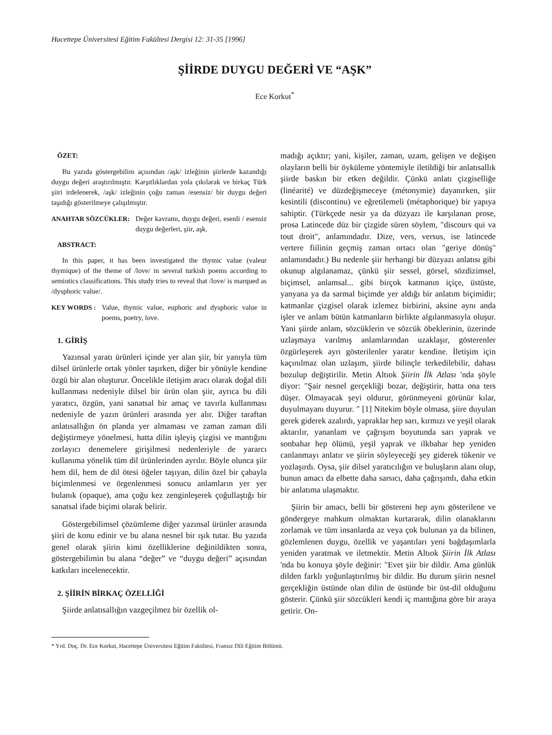Hacettepe Üniversitesi Eğitim Fakültesi Dergisi 12: 31-35 [1996]
ŞİİRDE DUYGU DEĞERİ VE “AŞK”
Ece Korkut<sup>*</sup>
ÖZET:
Bu yazıda göstergebilim açısından /aşk/ izleğinin şiirlerde kazandığı duygu değeri araştırılmıştır. Karşıtlıklardan yola çıkılarak ve birkaç Türk şiiri irdelenerek, /aşk/ izleğinin çoğu zaman /esensiz/ bir duygu değeri taşıdığı gösterilmeye çalışılmıştır.
ANAHTAR SÖZCÜKLER: Değer kavramı, duygu değeri, esenli / esensiz duygu değerleri, şiir, aşk.
ABSTRACT:
In this paper, it has been investigated the thymic value (valeur thymique) of the theme of /love/ in several turkish poems according to semiotics classifications. This study tries to reveal that /love/ is marqued as /dysphoric value/.
KEY WORDS : Value, thymic value, euphoric and dysphoric value in poems, poetry, love.
1. GİRİŞ
Yazınsal yaratı ürünleri içinde yer alan şiir, bir yanıyla tüm dilsel ürünlerle ortak yönler taşırken, diğer bir yönüyle kendine özgü bir alan oluşturur. Öncelikle iletişim aracı olarak doğal dili kullanması nedeniyle dilsel bir ürün olan şiir, ayrıca bu dili yaratıcı, özgün, yani sanatsal bir amaç ve tavırla kullanması nedeniyle de yazın ürünleri arasında yer alır. Diğer taraftan anlatısallığın ön planda yer almaması ve zaman zaman dili değiştirmeye yönelmesi, hatta dilin işleyiş çizgisi ve mantığını zorlayıcı denemelere girişilmesi nedenleriyle de yararcı kullanıma yönelik tüm dil ürünlerinden ayrılır. Böyle olunca şiir hem dil, hem de dil ötesi öğeler taşıyan, dilin özel bir çabayla biçimlenmesi ve örgenlenmesi sonucu anlamların yer yer bulanık (opaque), ama çoğu kez zenginleşerek çoğullaştığı bir sanatsal ifade biçimi olarak belirir.
Göstergebilimsel çözümleme diğer yazınsal ürünler arasında şiiri de konu edinir ve bu alana nesnel bir ışık tutar. Bu yazıda genel olarak şiirin kimi özelliklerine değinildikten sonra, göstergebilimin bu alana “değer” ve “duygu değeri” açısından katkıları incelenecektir.
2. ŞİİRİN BİRKAÇ ÖZELLİĞİ
Şiirde anlatısallığın vazgeçilmez bir özellik ol-
madığı açıktır; yani, kişiler, zaman, uzam, gelişen ve değişen olayların belli bir öyküleme yöntemiyle iletildiği bir anlatısallık şiirde baskın bir etken değildir. Çünkü anlatı çizgiselliğe (linéarité) ve düzdeğişmeceye (métonymie) dayanırken, şiir kesintili (discontinu) ve eğretilemeli (métaphorique) bir yapıya sahiptir. (Türkçede nesir ya da düzyazı ile karşılanan prose, prosa Latincede düz bir çizgide süren söylem, "discours qui va tout droit", anlamındadır. Dize, vers, versus, ise latincede vertere fiilinin geçmiş zaman ortacı olan "geriye dönüş" anlamındadır.) Bu nedenle şiir herhangi bir düzyazı anlatısı gibi okunup algılanamaz, çünkü şiir sessel, görsel, sözdizimsel, biçimsel, anlamsal... gibi birçok katmanın içiçe, üstüste, yanyana ya da sarmal biçimde yer aldığı bir anlatım biçimidir; katmanlar çizgisel olarak izlemez birbirini, aksine aynı anda işler ve anlam bütün katmanların birlikte algılanmasıyla oluşur. Yani şiirde anlam, sözcüklerin ve sözcük öbeklerinin, üzerinde uzlaşmaya varılmış anlamlarından uzaklaşır, gösterenler özgürleşerek ayrı gösterilenler yaratır kendine. İletişim için kaçınılmaz olan uzlaşım, şiirde bilinçle terkedilebilir, dahası bozulup değiştirilir. Metin Altıok Şiirin İlk Atlası 'nda şöyle diyor: "Şair nesnel gerçekliği bozar, değiştirir, hatta ona ters düşer. Olmayacak şeyi oldurur, görünmeyeni görünür kılar, duyulmayanı duyurur. " [1] Nitekim böyle olmasa, şiire duyulan gerek giderek azalırdı, yapraklar hep sarı, kırmızı ve yeşil olarak aktarılır, yananlam ve çağrışım boyutunda sarı yaprak ve sonbahar hep ölümü, yeşil yaprak ve ilkbahar hep yeniden canlanmayı anlatır ve şiirin söyleyeceği şey giderek tükenir ve yozlaşırdı. Oysa, şiir dilsel yaratıcılığın ve buluşların alanı olup, bunun amacı da elbette daha sarsıcı, daha çağrışımlı, daha etkin bir anlatıma ulaşmaktır.
Şiirin bir amacı, belli bir göstereni hep aynı gösterilene ve göndergeye mahkum olmaktan kurtararak, dilin olanaklarını zorlamak ve tüm insanlarda az veya çok bulunan ya da bilinen, gözlemlenen duygu, özellik ve yaşantıları yeni bağdaşımlarla yeniden yaratmak ve iletmektir. Metin Altıok Şiirin İlk Atlası 'nda bu konuya şöyle değinir: "Evet şiir bir dildir. Ama günlük dilden farklı yoğunlaştırılmış bir dildir. Bu durum şiirin nesnel gerçekliğin üstünde olan dilin de üstünde bir üst-dil olduğunu gösterir. Çünkü şiir sözcükleri kendi iç mantığına göre bir araya getirir. On-
* Yrd. Doç. Dr. Ece Korkut, Hacettepe Üniversitesi Eğitim Fakültesi, Fransız Dili Eğitim Bölümü.